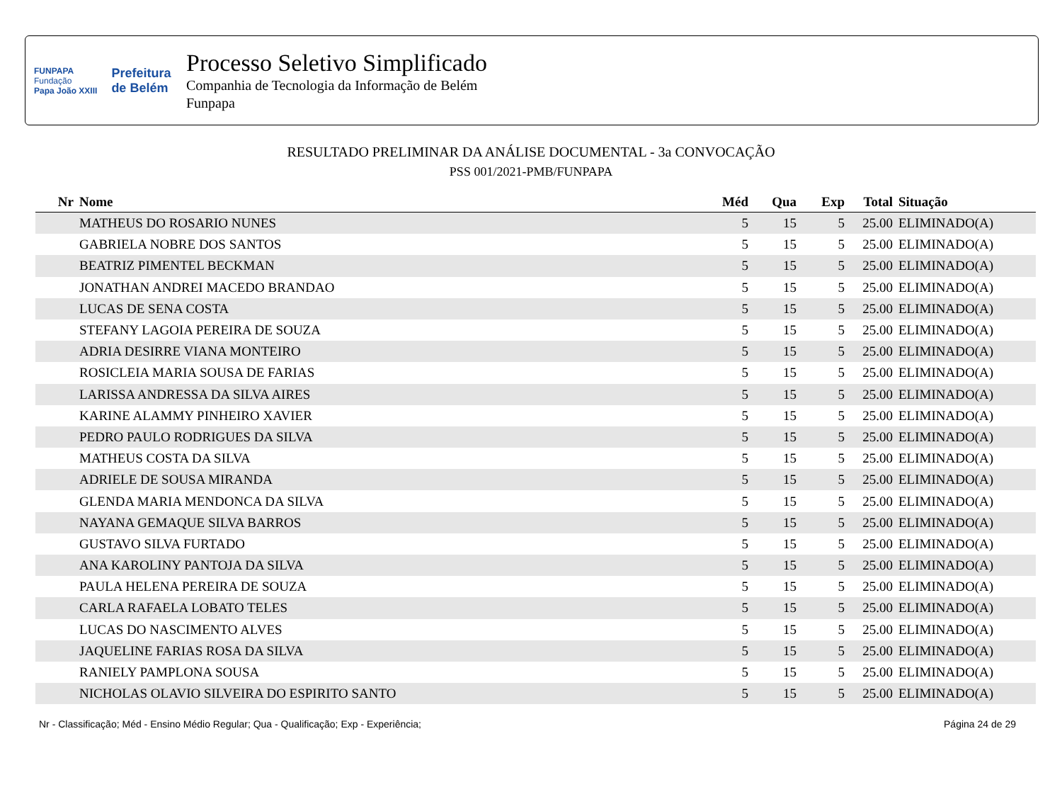FUNPAPA
Fundação
Papa João XXIII
Prefeitura
de Belém
Processo Seletivo Simplificado
Companhia de Tecnologia da Informação de Belém
Funpapa
RESULTADO PRELIMINAR DA ANÁLISE DOCUMENTAL - 3a CONVOCAÇÃO
PSS 001/2021-PMB/FUNPAPA
| Nr | Nome | Méd | Qua | Exp | Total | Situação |
| --- | --- | --- | --- | --- | --- | --- |
| | MATHEUS DO ROSARIO NUNES | 5 | 15 | 5 | 25.00 | ELIMINADO(A) |
| | GABRIELA NOBRE DOS SANTOS | 5 | 15 | 5 | 25.00 | ELIMINADO(A) |
| | BEATRIZ PIMENTEL BECKMAN | 5 | 15 | 5 | 25.00 | ELIMINADO(A) |
| | JONATHAN ANDREI MACEDO BRANDAO | 5 | 15 | 5 | 25.00 | ELIMINADO(A) |
| | LUCAS DE SENA COSTA | 5 | 15 | 5 | 25.00 | ELIMINADO(A) |
| | STEFANY LAGOIA PEREIRA DE SOUZA | 5 | 15 | 5 | 25.00 | ELIMINADO(A) |
| | ADRIA DESIRRE VIANA MONTEIRO | 5 | 15 | 5 | 25.00 | ELIMINADO(A) |
| | ROSICLEIA MARIA SOUSA DE FARIAS | 5 | 15 | 5 | 25.00 | ELIMINADO(A) |
| | LARISSA ANDRESSA DA SILVA AIRES | 5 | 15 | 5 | 25.00 | ELIMINADO(A) |
| | KARINE ALAMMY PINHEIRO XAVIER | 5 | 15 | 5 | 25.00 | ELIMINADO(A) |
| | PEDRO PAULO RODRIGUES DA SILVA | 5 | 15 | 5 | 25.00 | ELIMINADO(A) |
| | MATHEUS COSTA DA SILVA | 5 | 15 | 5 | 25.00 | ELIMINADO(A) |
| | ADRIELE DE SOUSA MIRANDA | 5 | 15 | 5 | 25.00 | ELIMINADO(A) |
| | GLENDA MARIA MENDONCA DA SILVA | 5 | 15 | 5 | 25.00 | ELIMINADO(A) |
| | NAYANA GEMAQUE SILVA BARROS | 5 | 15 | 5 | 25.00 | ELIMINADO(A) |
| | GUSTAVO SILVA FURTADO | 5 | 15 | 5 | 25.00 | ELIMINADO(A) |
| | ANA KAROLINY PANTOJA DA SILVA | 5 | 15 | 5 | 25.00 | ELIMINADO(A) |
| | PAULA HELENA PEREIRA DE SOUZA | 5 | 15 | 5 | 25.00 | ELIMINADO(A) |
| | CARLA RAFAELA LOBATO TELES | 5 | 15 | 5 | 25.00 | ELIMINADO(A) |
| | LUCAS DO NASCIMENTO ALVES | 5 | 15 | 5 | 25.00 | ELIMINADO(A) |
| | JAQUELINE FARIAS ROSA DA SILVA | 5 | 15 | 5 | 25.00 | ELIMINADO(A) |
| | RANIELY PAMPLONA SOUSA | 5 | 15 | 5 | 25.00 | ELIMINADO(A) |
| | NICHOLAS OLAVIO SILVEIRA DO ESPIRITO SANTO | 5 | 15 | 5 | 25.00 | ELIMINADO(A) |
Nr - Classificação; Méd - Ensino Médio Regular; Qua - Qualificação; Exp - Experiência; Página 24 de 29